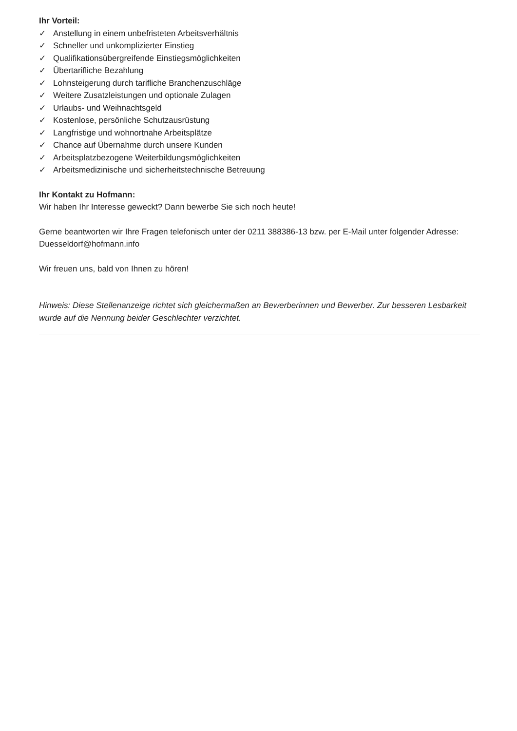Ihr Vorteil:
✓ Anstellung in einem unbefristeten Arbeitsverhältnis
✓ Schneller und unkomplizierter Einstieg
✓ Qualifikationsübergreifende Einstiegsmöglichkeiten
✓ Übertarifliche Bezahlung
✓ Lohnsteigerung durch tarifliche Branchenzuschläge
✓ Weitere Zusatzleistungen und optionale Zulagen
✓ Urlaubs- und Weihnachtsgeld
✓ Kostenlose, persönliche Schutzausrüstung
✓ Langfristige und wohnortnahe Arbeitsplätze
✓ Chance auf Übernahme durch unsere Kunden
✓ Arbeitsplatzbezogene Weiterbildungsmöglichkeiten
✓ Arbeitsmedizinische und sicherheitstechnische Betreuung
Ihr Kontakt zu Hofmann:
Wir haben Ihr Interesse geweckt? Dann bewerbe Sie sich noch heute!
Gerne beantworten wir Ihre Fragen telefonisch unter der 0211 388386-13 bzw. per E-Mail unter folgender Adresse: Duesseldorf@hofmann.info
Wir freuen uns, bald von Ihnen zu hören!
Hinweis: Diese Stellenanzeige richtet sich gleichermaßen an Bewerberinnen und Bewerber. Zur besseren Lesbarkeit wurde auf die Nennung beider Geschlechter verzichtet.